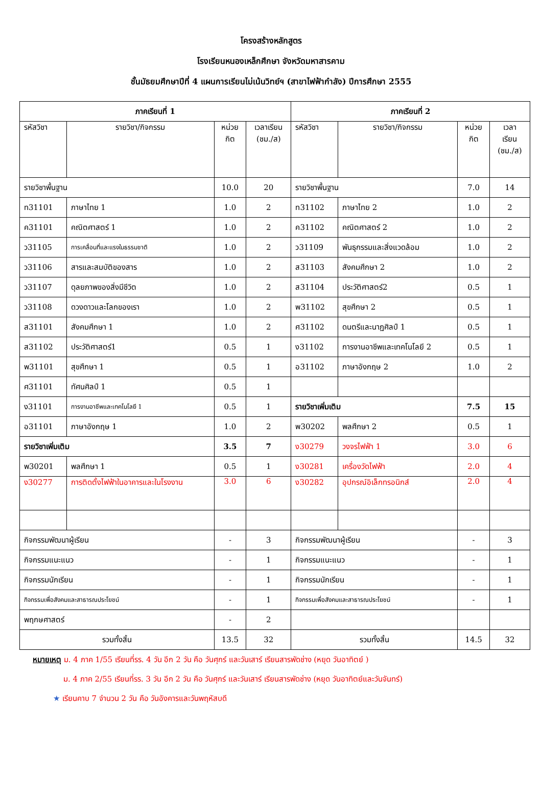โครงสร้างหลักสูตร
โรงเรียนหนองเหล็กศึกษา จังหวัดมหาสารคาม
ชั้นมัธยมศึกษาปีที่ 4 แผนการเรียนไม่เน้นวิทย์ฯ (สาขาไฟฟ้ากำลัง) ปีการศึกษา 2555
| ภาคเรียนที่ 1 | | | | ภาคเรียนที่ 2 | | | |
| --- | --- | --- | --- | --- | --- | --- | --- |
| รหัสวิชา | รายวิชา/กิจกรรม | หน่วย กิต | เวลาเรียน (ชม./ส) | รหัสวิชา | รายวิชา/กิจกรรม | หน่วย กิต | เวลา เรียน (ชม./ส) |
| รายวิชาพื้นฐาน | | 10.0 | 20 | รายวิชาพื้นฐาน | | 7.0 | 14 |
| ท31101 | ภาษาไทย 1 | 1.0 | 2 | ท31102 | ภาษาไทย 2 | 1.0 | 2 |
| ค31101 | คณิตศาสตร์ 1 | 1.0 | 2 | ค31102 | คณิตศาสตร์ 2 | 1.0 | 2 |
| ว31105 | การเคลื่อนที่และแรงในธรรมชาติ | 1.0 | 2 | ว31109 | พันธุกรรมและสิ่งแวดล้อม | 1.0 | 2 |
| ว31106 | สารและสมบัติของสาร | 1.0 | 2 | ส31103 | สังคมศึกษา 2 | 1.0 | 2 |
| ว31107 | ดุลยภาพของสิ่งมีชีวิต | 1.0 | 2 | ส31104 | ประวัติศาสตร์2 | 0.5 | 1 |
| ว31108 | ดวงดาวและโลกของเรา | 1.0 | 2 | พ31102 | สุขศึกษา 2 | 0.5 | 1 |
| ส31101 | สังคมศึกษา 1 | 1.0 | 2 | ศ31102 | ดนตรีและนาฏศิลป์ 1 | 0.5 | 1 |
| ส31102 | ประวัติศาสตร์1 | 0.5 | 1 | ง31102 | การงานอาชีพและเทคโนโลยี 2 | 0.5 | 1 |
| พ31101 | สุขศึกษา 1 | 0.5 | 1 | อ31102 | ภาษาอังกฤษ 2 | 1.0 | 2 |
| ศ31101 | ทัศนศิลป์ 1 | 0.5 | 1 | | | | |
| ง31101 | การงานอาชีพและเทคโนโลยี 1 | 0.5 | 1 | รายวิชาเพิ่มเติม | | 7.5 | 15 |
| อ31101 | ภาษาอังกฤษ 1 | 1.0 | 2 | พ30202 | พลศึกษา 2 | 0.5 | 1 |
| รายวิชาเพิ่มเติม | | 3.5 | 7 | ง30279 | วงจรไฟฟ้า 1 | 3.0 | 6 |
| พ30201 | พลศึกษา 1 | 0.5 | 1 | ง30281 | เครื่องวัดไฟฟ้า | 2.0 | 4 |
| ง30277 | การติดตั้งไฟฟ้าในอาคารและในโรงงาน | 3.0 | 6 | ง30282 | อุปกรณ์อิเล็กทรอนิกส์ | 2.0 | 4 |
| กิจกรรมพัฒนาผู้เรียน | | - | 3 | กิจกรรมพัฒนาผู้เรียน | | - | 3 |
| กิจกรรมแนะแนว | | - | 1 | กิจกรรมแนะแนว | | - | 1 |
| กิจกรรมนักเรียน | | - | 1 | กิจกรรมนักเรียน | | - | 1 |
| กิจกรรมเพื่อสังคมและสาธารณประโยชน์ | | - | 1 | กิจกรรมเพื่อสังคมและสาธารณประโยชน์ | | - | 1 |
| พฤกษศาสตร์ | | - | 2 | | | | |
| รวมทั้งสิ้น | | 13.5 | 32 | รวมทั้งสิ้น | | 14.5 | 32 |
หมายเหตุ ม. 4 ภาค 1/55 เรียนที่รร. 4 วัน อีก 2 วัน คือ วันศุกร์ และวันเสาร์ เรียนสารพัดช่าง (หยุด วันอาทิตย์ )
ม. 4 ภาค 2/55 เรียนที่รร. 3 วัน อีก 2 วัน คือ วันศุกร์ และวันเสาร์ เรียนสารพัดช่าง (หยุด วันอาทิตย์และวันจันทร์)
★ เรียนคาบ 7 จำนวน 2 วัน คือ วันอังคารและวันพฤหัสบดี